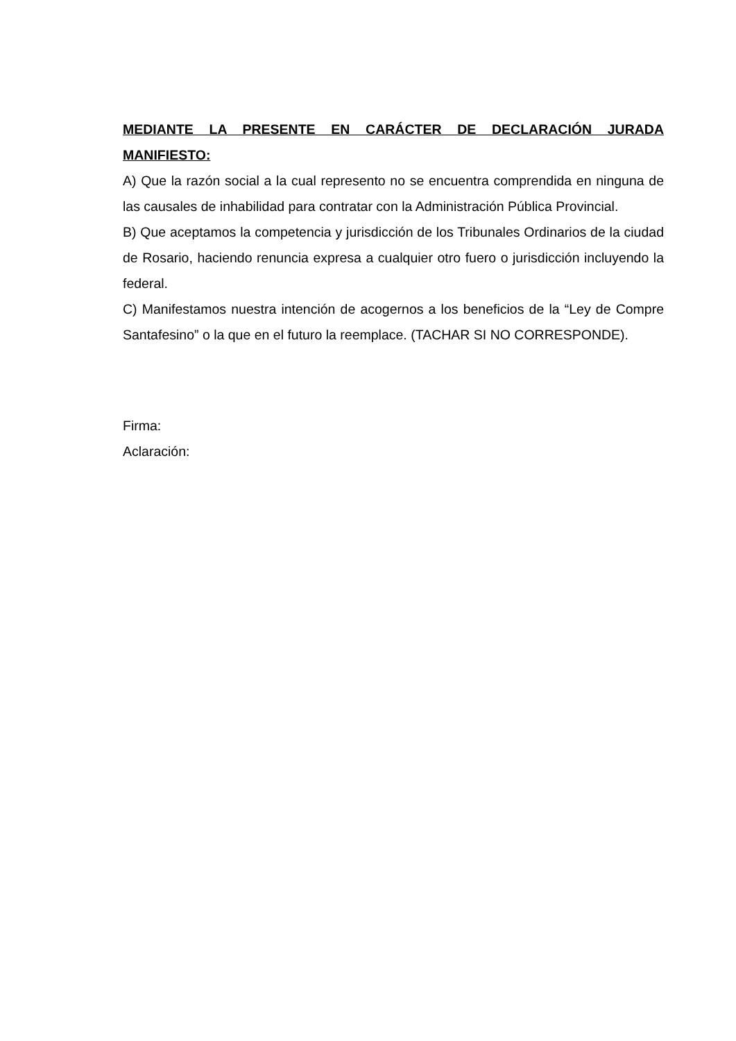MEDIANTE LA PRESENTE EN CARÁCTER DE DECLARACIÓN JURADA MANIFIESTO:
A) Que la razón social a la cual represento no se encuentra comprendida en ninguna de las causales de inhabilidad para contratar con la Administración Pública Provincial.
B) Que aceptamos la competencia y jurisdicción de los Tribunales Ordinarios de la ciudad de Rosario, haciendo renuncia expresa a cualquier otro fuero o jurisdicción incluyendo la federal.
C) Manifestamos nuestra intención de acogernos a los beneficios de la “Ley de Compre Santafesino” o la que en el futuro la reemplace. (TACHAR SI NO CORRESPONDE).
Firma:
Aclaración: